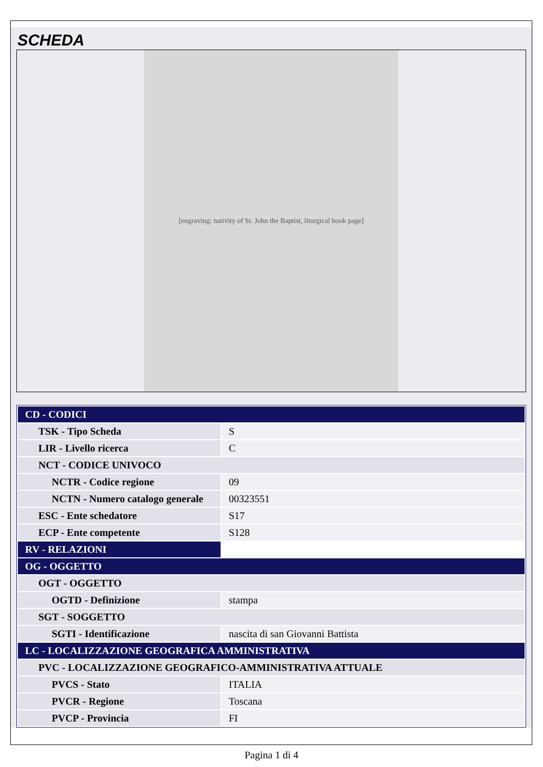SCHEDA
[engraving: nativity of St. John the Baptist, liturgical book page]
| CD - CODICI | |
| TSK - Tipo Scheda | S |
| LIR - Livello ricerca | C |
| NCT - CODICE UNIVOCO | |
| NCTR - Codice regione | 09 |
| NCTN - Numero catalogo generale | 00323551 |
| ESC - Ente schedatore | S17 |
| ECP - Ente competente | S128 |
| RV - RELAZIONI | |
| OG - OGGETTO | |
| OGT - OGGETTO | |
| OGTD - Definizione | stampa |
| SGT - SOGGETTO | |
| SGTI - Identificazione | nascita di san Giovanni Battista |
| LC - LOCALIZZAZIONE GEOGRAFICA AMMINISTRATIVA | |
| PVC - LOCALIZZAZIONE GEOGRAFICO-AMMINISTRATIVA ATTUALE | |
| PVCS - Stato | ITALIA |
| PVCR - Regione | Toscana |
| PVCP - Provincia | FI |
Pagina 1 di 4